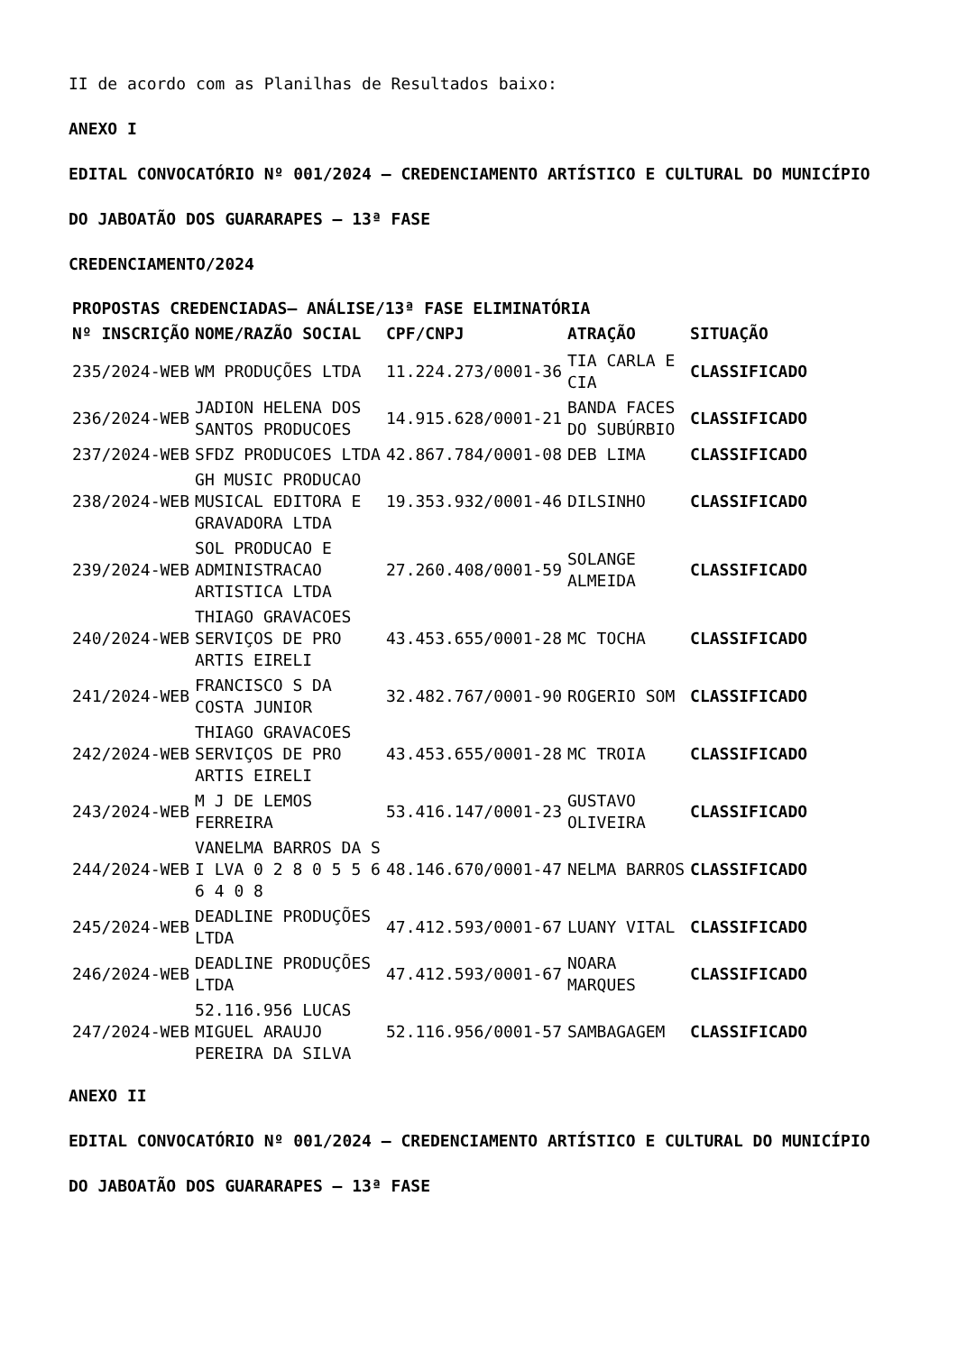II de acordo com as Planilhas de Resultados baixo:
ANEXO I
EDITAL CONVOCATÓRIO Nº 001/2024 – CREDENCIAMENTO ARTÍSTICO E CULTURAL DO MUNICÍPIO
DO JABOATÃO DOS GUARARAPES – 13ª FASE
CREDENCIAMENTO/2024
| PROPOSTAS CREDENCIADAS– ANÁLISE/13ª FASE ELIMINATÓRIA | | | | |
| --- | --- | --- | --- | --- |
| Nº INSCRIÇÃO | NOME/RAZÃO SOCIAL | CPF/CNPJ | ATRAÇÃO | SITUAÇÃO |
| 235/2024-WEB | WM PRODUÇÕES LTDA | 11.224.273/0001-36 | TIA CARLA E CIA | CLASSIFICADO |
| 236/2024-WEB | JADION HELENA DOS SANTOS PRODUCOES | 14.915.628/0001-21 | BANDA FACES DO SUBÚRBIO | CLASSIFICADO |
| 237/2024-WEB | SFDZ PRODUCOES LTDA | 42.867.784/0001-08 | DEB LIMA | CLASSIFICADO |
| 238/2024-WEB | GH MUSIC PRODUCAO MUSICAL EDITORA E GRAVADORA LTDA | 19.353.932/0001-46 | DILSINHO | CLASSIFICADO |
| 239/2024-WEB | SOL PRODUCAO E ADMINISTRACAO ARTISTICA LTDA | 27.260.408/0001-59 | SOLANGE ALMEIDA | CLASSIFICADO |
| 240/2024-WEB | THIAGO GRAVACOES SERVIÇOS DE PRO ARTIS EIRELI | 43.453.655/0001-28 | MC TOCHA | CLASSIFICADO |
| 241/2024-WEB | FRANCISCO S DA COSTA JUNIOR | 32.482.767/0001-90 | ROGERIO SOM | CLASSIFICADO |
| 242/2024-WEB | THIAGO GRAVACOES SERVIÇOS DE PRO ARTIS EIRELI | 43.453.655/0001-28 | MC TROIA | CLASSIFICADO |
| 243/2024-WEB | M J DE LEMOS FERREIRA | 53.416.147/0001-23 | GUSTAVO OLIVEIRA | CLASSIFICADO |
| 244/2024-WEB | VANELMA BARROS DA S I LVA 0 2 8 0 5 5 6 6 4 0 8 | 48.146.670/0001-47 | NELMA BARROS | CLASSIFICADO |
| 245/2024-WEB | DEADLINE PRODUÇÕES LTDA | 47.412.593/0001-67 | LUANY VITAL | CLASSIFICADO |
| 246/2024-WEB | DEADLINE PRODUÇÕES LTDA | 47.412.593/0001-67 | NOARA MARQUES | CLASSIFICADO |
| 247/2024-WEB | 52.116.956 LUCAS MIGUEL ARAUJO PEREIRA DA SILVA | 52.116.956/0001-57 | SAMBAGAGEM | CLASSIFICADO |
ANEXO II
EDITAL CONVOCATÓRIO Nº 001/2024 – CREDENCIAMENTO ARTÍSTICO E CULTURAL DO MUNICÍPIO
DO JABOATÃO DOS GUARARAPES – 13ª FASE